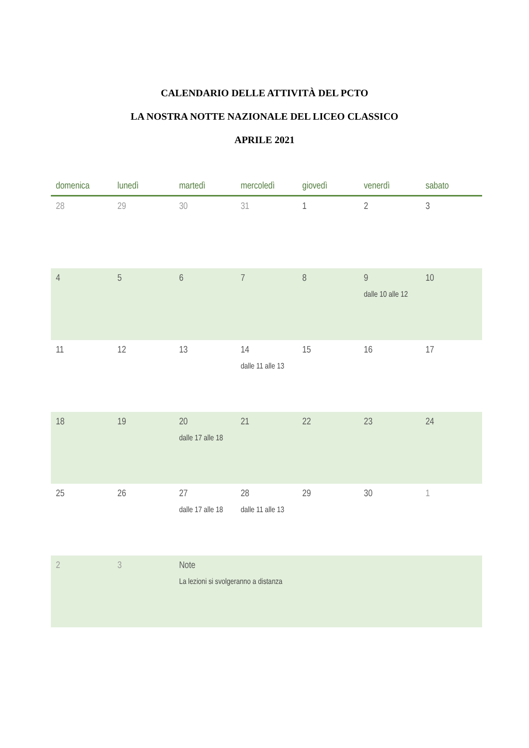CALENDARIO DELLE ATTIVITÀ DEL PCTO
LA NOSTRA NOTTE NAZIONALE DEL LICEO CLASSICO
APRILE 2021
| domenica | lunedì | martedì | mercoledì | giovedì | venerdì | sabato |
| --- | --- | --- | --- | --- | --- | --- |
| 28 | 29 | 30 | 31 | 1 | 2 | 3 |
| 4 | 5 | 6 | 7 | 8 | 9 dalle 10 alle 12 | 10 |
| 11 | 12 | 13 | 14 dalle 11 alle 13 | 15 | 16 | 17 |
| 18 | 19 | 20 dalle 17 alle 18 | 21 | 22 | 23 | 24 |
| 25 | 26 | 27 dalle 17 alle 18 | 28 dalle 11 alle 13 | 29 | 30 | 1 |
| 2 | 3 | Note La lezioni si svolgeranno a distanza | | | | |